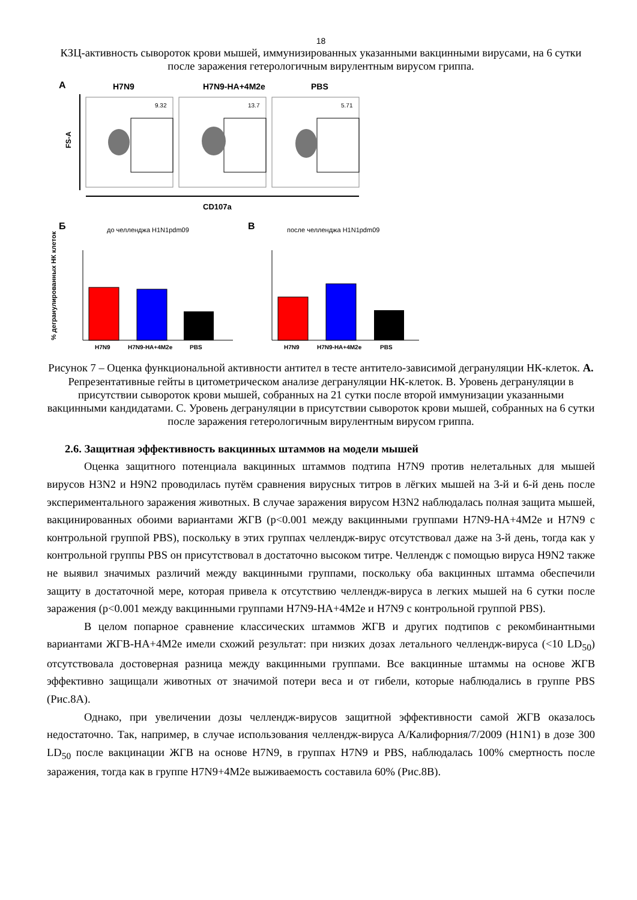18
КЗЦ-активность сывороток крови мышей, иммунизированных указанными вакцинными вирусами, на 6 сутки после заражения гетерологичным вирулентным вирусом гриппа.
A
H7N9
H7N9-HA+4M2e
PBS
FS-A
9.32
13.7
5.71
CD107a
Б
до челленджа H1N1pdm09
В
после челленджа H1N1pdm09
% дегранулированных НК клеток
H7N9
H7N9-HA+4M2e
PBS
H7N9
H7N9-HA+4M2e
PBS
Рисунок 7 – Оценка функциональной активности антител в тесте антитело-зависимой дегрануляции НК-клеток. А. Репрезентативные гейты в цитометрическом анализе дегрануляции НК-клеток. В. Уровень дегрануляции в присутствии сывороток крови мышей, собранных на 21 сутки после второй иммунизации указанными вакцинными кандидатами. С. Уровень дегрануляции в присутствии сывороток крови мышей, собранных на 6 сутки после заражения гетерологичным вирулентным вирусом гриппа.
2.6. Защитная эффективность вакцинных штаммов на модели мышей
Оценка защитного потенциала вакцинных штаммов подтипа H7N9 против нелетальных для мышей вирусов H3N2 и H9N2 проводилась путём сравнения вирусных титров в лёгких мышей на 3-й и 6-й день после экспериментального заражения животных. В случае заражения вирусом H3N2 наблюдалась полная защита мышей, вакцинированных обоими вариантами ЖГВ (p<0.001 между вакцинными группами H7N9-HA+4M2e и H7N9 с контрольной группой PBS), поскольку в этих группах челлендж-вирус отсутствовал даже на 3-й день, тогда как у контрольной группы PBS он присутствовал в достаточно высоком титре. Челлендж с помощью вируса H9N2 также не выявил значимых различий между вакцинными группами, поскольку оба вакцинных штамма обеспечили защиту в достаточной мере, которая привела к отсутствию челлендж-вируса в легких мышей на 6 сутки после заражения (p<0.001 между вакцинными группами H7N9-HA+4M2e и H7N9 с контрольной группой PBS).
В целом попарное сравнение классических штаммов ЖГВ и других подтипов с рекомбинантными вариантами ЖГВ-HA+4M2e имели схожий результат: при низких дозах летального челлендж-вируса (<10 LD<sub>50</sub>) отсутствовала достоверная разница между вакцинными группами. Все вакцинные штаммы на основе ЖГВ эффективно защищали животных от значимой потери веса и от гибели, которые наблюдались в группе PBS (Рис.8А).
Однако, при увеличении дозы челлендж-вирусов защитной эффективности самой ЖГВ оказалось недостаточно. Так, например, в случае использования челлендж-вируса А/Калифорния/7/2009 (H1N1) в дозе 300 LD<sub>50</sub> после вакцинации ЖГВ на основе H7N9, в группах H7N9 и PBS, наблюдалась 100% смертность после заражения, тогда как в группе H7N9+4M2e выживаемость составила 60% (Рис.8В).